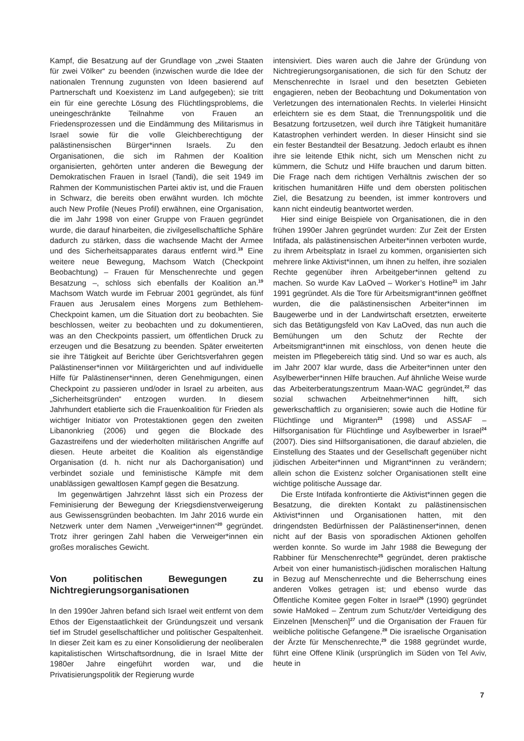Kampf, die Besatzung auf der Grundlage von „zwei Staaten für zwei Völker“ zu beenden (inzwischen wurde die Idee der nationalen Trennung zugunsten von Ideen basierend auf Partnerschaft und Koexistenz im Land aufgegeben); sie tritt ein für eine gerechte Lösung des Flüchtlingsproblems, die uneingeschränkte Teilnahme von Frauen an Friedensprozessen und die Eindämmung des Militarismus in Israel sowie für die volle Gleichberechtigung der palästinensischen Bürger*innen Israels. Zu den Organisationen, die sich im Rahmen der Koalition organisierten, gehörten unter anderen die Bewegung der Demokratischen Frauen in Israel (Tandi), die seit 1949 im Rahmen der Kommunistischen Partei aktiv ist, und die Frauen in Schwarz, die bereits oben erwähnt wurden. Ich möchte auch New Profile (Neues Profil) erwähnen, eine Organisation, die im Jahr 1998 von einer Gruppe von Frauen gegründet wurde, die darauf hinarbeiten, die zivilgesellschaftliche Sphäre dadurch zu stärken, dass die wachsende Macht der Armee und des Sicherheitsapparates daraus entfernt wird.<sup>18</sup> Eine weitere neue Bewegung, Machsom Watch (Checkpoint Beobachtung) – Frauen für Menschenrechte und gegen Besatzung –, schloss sich ebenfalls der Koalition an.<sup>19</sup> Machsom Watch wurde im Februar 2001 gegründet, als fünf Frauen aus Jerusalem eines Morgens zum Bethlehem-Checkpoint kamen, um die Situation dort zu beobachten. Sie beschlossen, weiter zu beobachten und zu dokumentieren, was an den Checkpoints passiert, um öffentlichen Druck zu erzeugen und die Besatzung zu beenden. Später erweiterten sie ihre Tätigkeit auf Berichte über Gerichtsverfahren gegen Palästinenser*innen vor Militärgerichten und auf individuelle Hilfe für Palästinenser*innen, deren Genehmigungen, einen Checkpoint zu passieren und/oder in Israel zu arbeiten, aus „Sicherheitsgründen“ entzogen wurden. In diesem Jahrhundert etablierte sich die Frauenkoalition für Frieden als wichtiger Initiator von Protestaktionen gegen den zweiten Libanonkrieg (2006) und gegen die Blockade des Gazastreifens und der wiederholten militärischen Angriffe auf diesen. Heute arbeitet die Koalition als eigenständige Organisation (d. h. nicht nur als Dachorganisation) und verbindet soziale und feministische Kämpfe mit dem unablässigen gewaltlosen Kampf gegen die Besatzung.
Im gegenwärtigen Jahrzehnt lässt sich ein Prozess der Feminisierung der Bewegung der Kriegsdienstverweigerung aus Gewissensgründen beobachten. Im Jahr 2016 wurde ein Netzwerk unter dem Namen „Verweiger*innen“<sup>20</sup> gegründet. Trotz ihrer geringen Zahl haben die Verweiger*innen ein großes moralisches Gewicht.
Von politischen Bewegungen zu Nichtregierungsorganisationen
In den 1990er Jahren befand sich Israel weit entfernt von dem Ethos der Eigenstaatlichkeit der Gründungszeit und versank tief im Strudel gesellschaftlicher und politischer Gespaltenheit. In dieser Zeit kam es zu einer Konsolidierung der neoliberalen kapitalistischen Wirtschaftsordnung, die in Israel Mitte der 1980er Jahre eingeführt worden war, und die Privatisierungspolitik der Regierung wurde
intensiviert. Dies waren auch die Jahre der Gründung von Nichtregierungsorganisationen, die sich für den Schutz der Menschenrechte in Israel und den besetzten Gebieten engagieren, neben der Beobachtung und Dokumentation von Verletzungen des internationalen Rechts. In vielerlei Hinsicht erleichtern sie es dem Staat, die Trennungspolitik und die Besatzung fortzusetzen, weil durch ihre Tätigkeit humanitäre Katastrophen verhindert werden. In dieser Hinsicht sind sie ein fester Bestandteil der Besatzung. Jedoch erlaubt es ihnen ihre sie leitende Ethik nicht, sich um Menschen nicht zu kümmern, die Schutz und Hilfe brauchen und darum bitten. Die Frage nach dem richtigen Verhältnis zwischen der so kritischen humanitären Hilfe und dem obersten politischen Ziel, die Besatzung zu beenden, ist immer kontrovers und kann nicht eindeutig beantwortet werden.
Hier sind einige Beispiele von Organisationen, die in den frühen 1990er Jahren gegründet wurden: Zur Zeit der Ersten Intifada, als palästinensischen Arbeiter*innen verboten wurde, zu ihrem Arbeitsplatz in Israel zu kommen, organisierten sich mehrere linke Aktivist*innen, um ihnen zu helfen, ihre sozialen Rechte gegenüber ihren Arbeitgeber*innen geltend zu machen. So wurde Kav LaOved – Worker’s Hotline<sup>21</sup> im Jahr 1991 gegründet. Als die Tore für Arbeitsmigrant*innen geöffnet wurden, die die palästinensischen Arbeiter*innen im Baugewerbe und in der Landwirtschaft ersetzten, erweiterte sich das Betätigungsfeld von Kav LaOved, das nun auch die Bemühungen um den Schutz der Rechte der Arbeitsmigrant*innen mit einschloss, von denen heute die meisten im Pflegebereich tätig sind. Und so war es auch, als im Jahr 2007 klar wurde, dass die Arbeiter*innen unter den Asylbewerber*innen Hilfe brauchen. Auf ähnliche Weise wurde das Arbeiterberatungszentrum Maan-WAC gegründet,<sup>22</sup> das sozial schwachen Arbeitnehmer*innen hilft, sich gewerkschaftlich zu organisieren; sowie auch die Hotline für Flüchtlinge und Migranten<sup>23</sup> (1998) und ASSAF – Hilfsorganisation für Flüchtlinge und Asylbewerber in Israel<sup>24</sup> (2007). Dies sind Hilfsorganisationen, die darauf abzielen, die Einstellung des Staates und der Gesellschaft gegenüber nicht jüdischen Arbeiter*innen und Migrant*innen zu verändern; allein schon die Existenz solcher Organisationen stellt eine wichtige politische Aussage dar.
Die Erste Intifada konfrontierte die Aktivist*innen gegen die Besatzung, die direkten Kontakt zu palästinensischen Aktivist*innen und Organisationen hatten, mit den dringendsten Bedürfnissen der Palästinenser*innen, denen nicht auf der Basis von sporadischen Aktionen geholfen werden konnte. So wurde im Jahr 1988 die Bewegung der Rabbiner für Menschenrechte<sup>25</sup> gegründet, deren praktische Arbeit von einer humanistisch-jüdischen moralischen Haltung in Bezug auf Menschenrechte und die Beherrschung eines anderen Volkes getragen ist; und ebenso wurde das Öffentliche Komitee gegen Folter in Israel<sup>26</sup> (1990) gegründet sowie HaMoked – Zentrum zum Schutz/der Verteidigung des Einzelnen [Menschen]<sup>27</sup> und die Organisation der Frauen für weibliche politische Gefangene.<sup>28</sup> Die israelische Organisation der Ärzte für Menschenrechte,<sup>29</sup> die 1988 gegründet wurde, führt eine Offene Klinik (ursprünglich im Süden von Tel Aviv, heute in
7